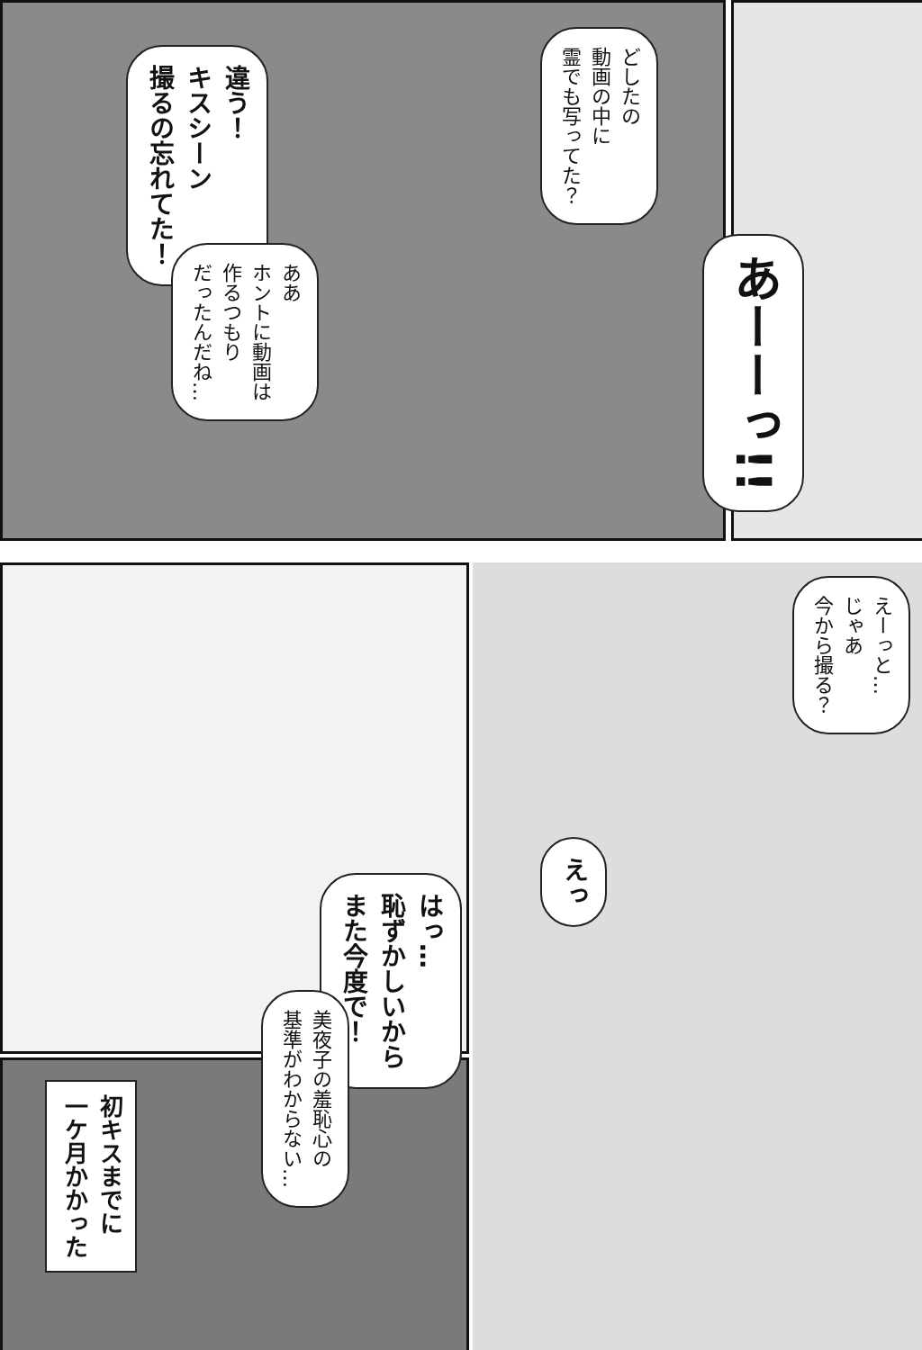違う！
キスシーン
撮るの忘れてた！
ああ
ホントに動画は
作るつもり
だったんだね…
どしたの
動画の中に
霊でも写ってた？
あーーっ!!
えーっと…
じゃあ
今から撮る？
えっ
はっ…
恥ずかしいから
また今度で！
美夜子の羞恥心の
基準がわからない…
初キスまでに
一ケ月かかった